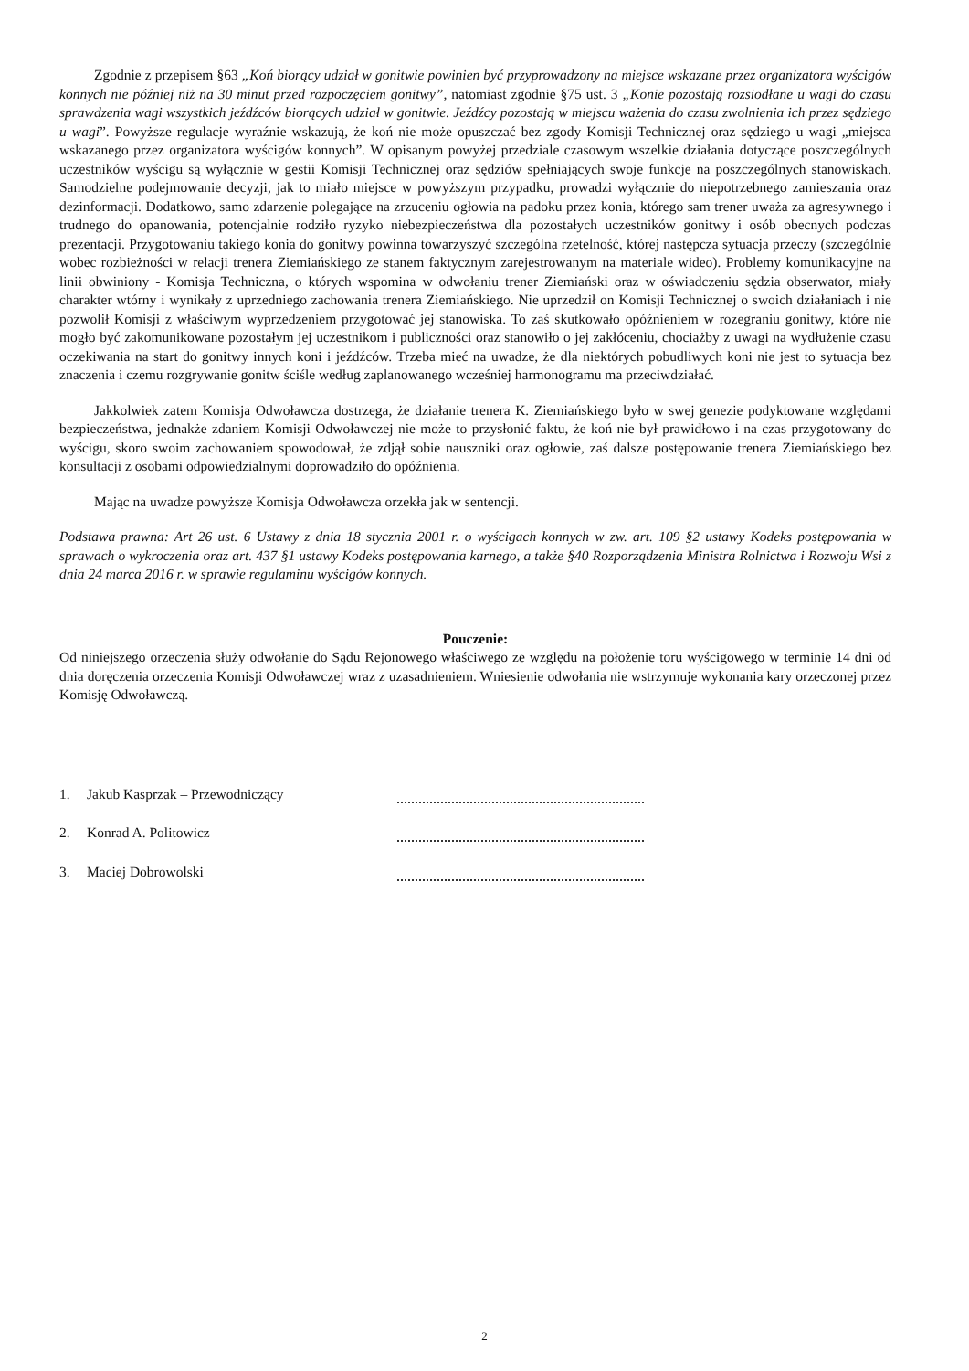Zgodnie z przepisem §63 „Koń biorący udział w gonitwie powinien być przyprowadzony na miejsce wskazane przez organizatora wyścigów konnych nie później niż na 30 minut przed rozpoczęciem gonitwy”, natomiast zgodnie §75 ust. 3 „Konie pozostają rozsiodłane u wagi do czasu sprawdzenia wagi wszystkich jeźdźców biorących udział w gonitwie. Jeźdźcy pozostają w miejscu ważenia do czasu zwolnienia ich przez sędziego u wagi”. Powyższe regulacje wyraźnie wskazują, że koń nie może opuszczać bez zgody Komisji Technicznej oraz sędziego u wagi „miejsca wskazanego przez organizatora wyścigów konnych”. W opisanym powyżej przedziale czasowym wszelkie działania dotyczące poszczególnych uczestników wyścigu są wyłącznie w gestii Komisji Technicznej oraz sędziów spełniających swoje funkcje na poszczególnych stanowiskach. Samodzielne podejmowanie decyzji, jak to miało miejsce w powyższym przypadku, prowadzi wyłącznie do niepotrzebnego zamieszania oraz dezinformacji. Dodatkowo, samo zdarzenie polegające na zrzuceniu ogłowia na padoku przez konia, którego sam trener uważa za agresywnego i trudnego do opanowania, potencjalnie rodziło ryzyko niebezpieczeństwa dla pozostałych uczestników gonitwy i osób obecnych podczas prezentacji. Przygotowaniu takiego konia do gonitwy powinna towarzyszyć szczególna rzetelność, której następcza sytuacja przeczy (szczególnie wobec rozbieżności w relacji trenera Ziemiańskiego ze stanem faktycznym zarejestrowanym na materiale wideo). Problemy komunikacyjne na linii obwiniony - Komisja Techniczna, o których wspomina w odwołaniu trener Ziemiański oraz w oświadczeniu sędzia obserwator, miały charakter wtórny i wynikały z uprzedniego zachowania trenera Ziemiańskiego. Nie uprzedził on Komisji Technicznej o swoich działaniach i nie pozwolił Komisji z właściwym wyprzedzeniem przygotować jej stanowiska. To zaś skutkowało opóźnieniem w rozegraniu gonitwy, które nie mogło być zakomunikowane pozostałym jej uczestnikom i publiczności oraz stanowiło o jej zakłóceniu, chociażby z uwagi na wydłużenie czasu oczekiwania na start do gonitwy innych koni i jeźdźców. Trzeba mieć na uwadze, że dla niektórych pobudliwych koni nie jest to sytuacja bez znaczenia i czemu rozgrywanie gonitw ściśle według zaplanowanego wcześniej harmonogramu ma przeciwdziałać.
Jakkolwiek zatem Komisja Odwoławcza dostrzega, że działanie trenera K. Ziemiańskiego było w swej genezie podyktowane względami bezpieczeństwa, jednakże zdaniem Komisji Odwoławczej nie może to przysłonić faktu, że koń nie był prawidłowo i na czas przygotowany do wyścigu, skoro swoim zachowaniem spowodował, że zdjął sobie nauszniki oraz ogłowie, zaś dalsze postępowanie trenera Ziemiańskiego bez konsultacji z osobami odpowiedzialnymi doprowadziło do opóźnienia.
Mając na uwadze powyższe Komisja Odwoławcza orzekła jak w sentencji.
Podstawa prawna: Art 26 ust. 6 Ustawy z dnia 18 stycznia 2001 r. o wyścigach konnych w zw. art. 109 §2 ustawy Kodeks postępowania w sprawach o wykroczenia oraz art. 437 §1 ustawy Kodeks postępowania karnego, a także §40 Rozporządzenia Ministra Rolnictwa i Rozwoju Wsi z dnia 24 marca 2016 r. w sprawie regulaminu wyścigów konnych.
Pouczenie:
Od niniejszego orzeczenia służy odwołanie do Sądu Rejonowego właściwego ze względu na położenie toru wyścigowego w terminie 14 dni od dnia doręczenia orzeczenia Komisji Odwoławczej wraz z uzasadnieniem. Wniesienie odwołania nie wstrzymuje wykonania kary orzeczonej przez Komisję Odwoławczą.
1. Jakub Kasprzak – Przewodniczący
2. Konrad A. Politowicz
3. Maciej Dobrowolski
2